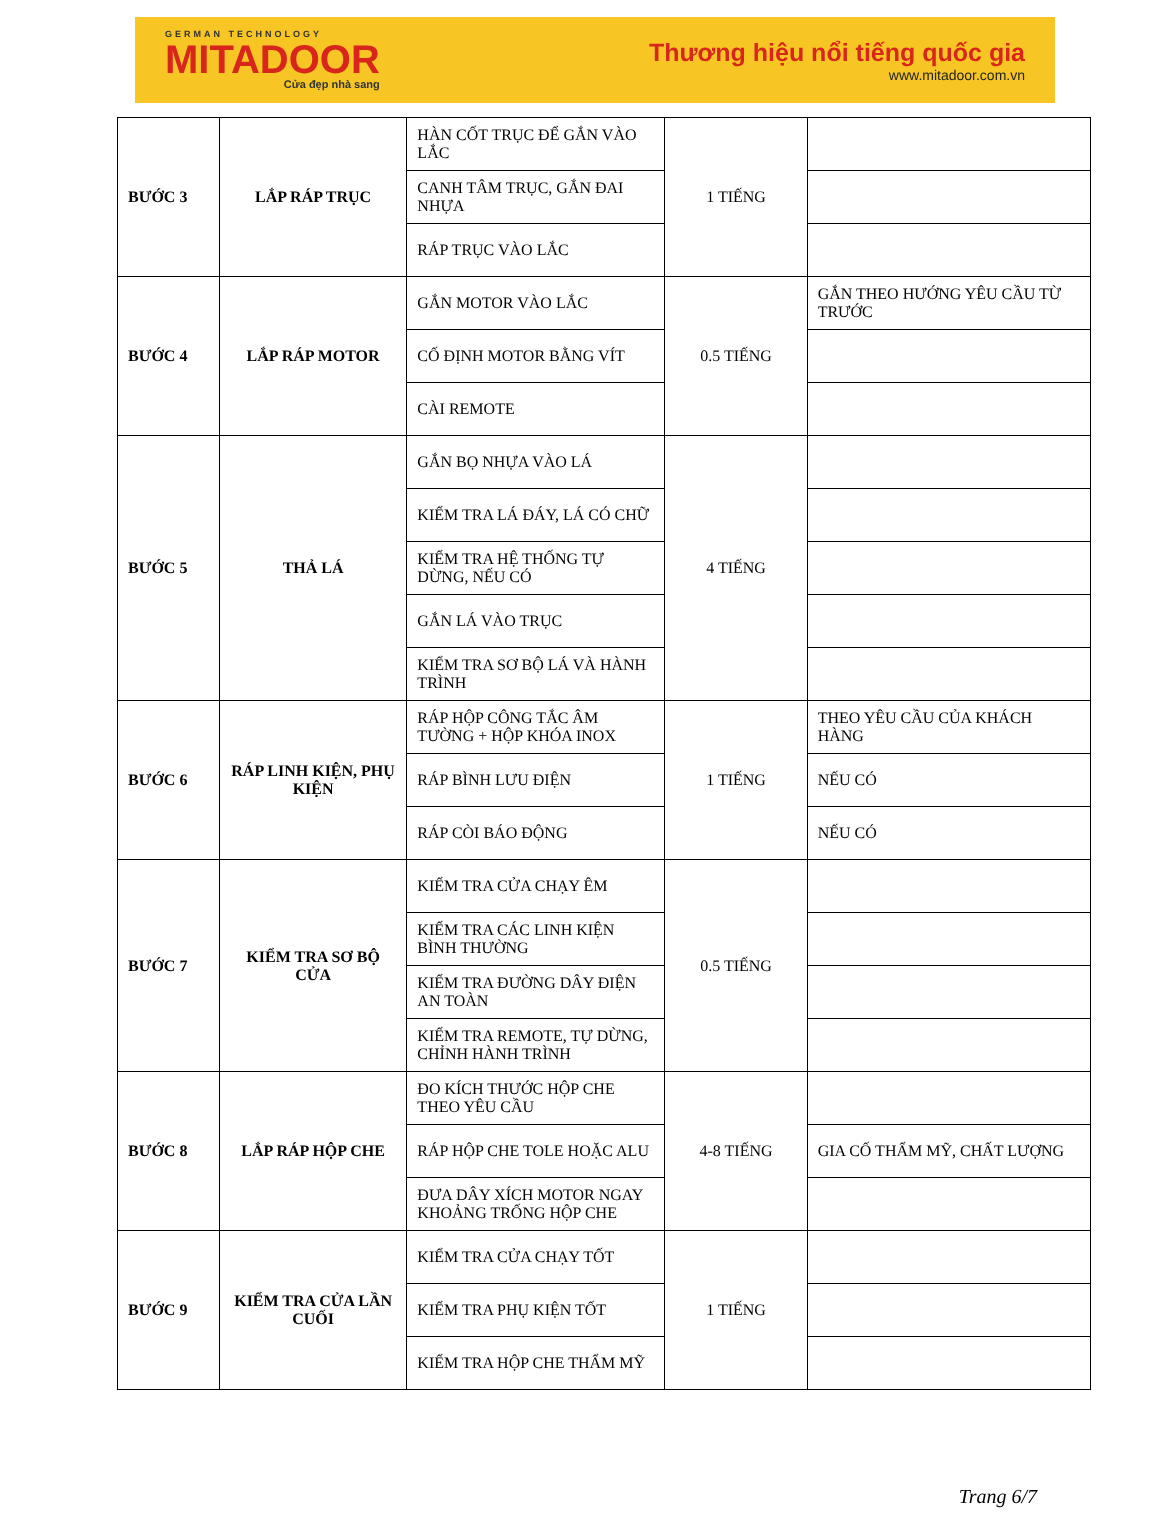GERMAN TECHNOLOGY
MITADOOR
Cửa đẹp nhà sang
Thương hiệu nổi tiếng quốc gia
www.mitadoor.com.vn
| BƯỚC 3 | LẮP RÁP TRỤC | HÀN CỐT TRỤC ĐỂ GẮN VÀO LẮC | 1 TIẾNG | |
| | | CANH TÂM TRỤC, GẮN ĐAI NHỰA | | |
| | | RÁP TRỤC VÀO LẮC | | |
| BƯỚC 4 | LẮP RÁP MOTOR | GẮN MOTOR VÀO LẮC | 0.5 TIẾNG | GẮN THEO HƯỚNG YÊU CẦU TỪ TRƯỚC |
| | | CỐ ĐỊNH MOTOR BẰNG VÍT | | |
| | | CÀI REMOTE | | |
| BƯỚC 5 | THẢ LÁ | GẮN BỌ NHỰA VÀO LÁ | 4 TIẾNG | |
| | | KIỂM TRA LÁ ĐÁY, LÁ CÓ CHỮ | | |
| | | KIỂM TRA HỆ THỐNG TỰ DỪNG, NẾU CÓ | | |
| | | GẮN LÁ VÀO TRỤC | | |
| | | KIỂM TRA SƠ BỘ LÁ VÀ HÀNH TRÌNH | | |
| BƯỚC 6 | RÁP LINH KIỆN, PHỤ KIỆN | RÁP HỘP CÔNG TẮC ÂM TƯỜNG + HỘP KHÓA INOX | 1 TIẾNG | THEO YÊU CẦU CỦA KHÁCH HÀNG |
| | | RÁP BÌNH LƯU ĐIỆN | | NẾU CÓ |
| | | RÁP CÒI BÁO ĐỘNG | | NẾU CÓ |
| BƯỚC 7 | KIỂM TRA SƠ BỘ CỬA | KIỂM TRA CỬA CHẠY ÊM | 0.5 TIẾNG | |
| | | KIỂM TRA CÁC LINH KIỆN BÌNH THƯỜNG | | |
| | | KIỂM TRA ĐƯỜNG DÂY ĐIỆN AN TOÀN | | |
| | | KIỂM TRA REMOTE, TỰ DỪNG, CHỈNH HÀNH TRÌNH | | |
| BƯỚC 8 | LẮP RÁP HỘP CHE | ĐO KÍCH THƯỚC HỘP CHE THEO YÊU CẦU | 4-8 TIẾNG | |
| | | RÁP HỘP CHE TOLE HOẶC ALU | | GIA CỐ THẨM MỸ, CHẤT LƯỢNG |
| | | ĐƯA DÂY XÍCH MOTOR NGAY KHOẢNG TRỐNG HỘP CHE | | |
| BƯỚC 9 | KIỂM TRA CỬA LẦN CUỐI | KIỂM TRA CỬA CHẠY TỐT | 1 TIẾNG | |
| | | KIỂM TRA PHỤ KIỆN TỐT | | |
| | | KIỂM TRA HỘP CHE THẨM MỸ | | |
Trang 6/7